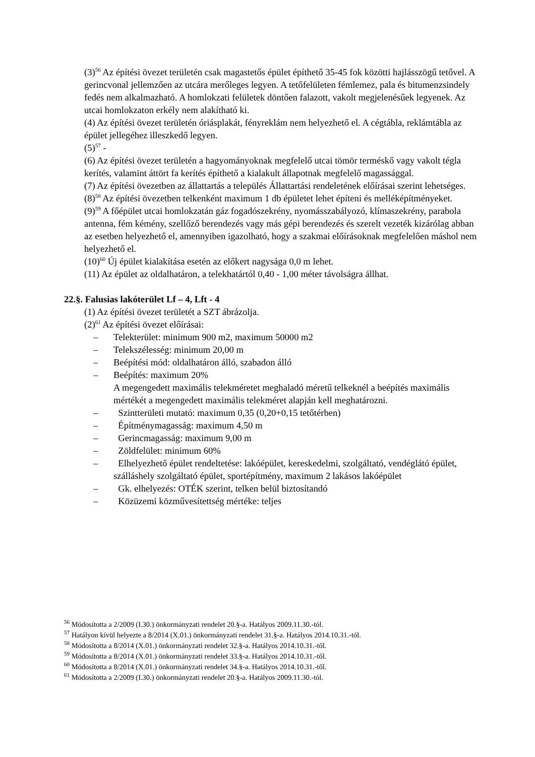(3)<sup>56</sup> Az építési övezet területén csak magastetős épület építhető 35-45 fok közötti hajlásszögű tetővel. A gerincvonal jellemzően az utcára merőleges legyen. A tetőfelületen fémlemez, pala és bitumenzsindely fedés nem alkalmazható. A homlokzati felületek döntően falazott, vakolt megjelenésűek legyenek. Az utcai homlokzaton erkély nem alakítható ki.
(4) Az építési övezet területén óriásplakát, fényreklám nem helyezhető el. A cégtábla, reklámtábla az épület jellegéhez illeszkedő legyen.
(5)<sup>57</sup> -
(6) Az építési övezet területén a hagyományoknak megfelelő utcai tömör terméskő vagy vakolt tégla kerítés, valamint áttört fa kerítés építhető a kialakult állapotnak megfelelő magassággal.
(7) Az építési övezetben az állattartás a település Állattartási rendeletének előírásai szerint lehetséges.
(8)<sup>58</sup> Az építési övezetben telkenként maximum 1 db épületet lehet építeni és melléképítményeket.
(9)<sup>59</sup> A főépület utcai homlokzatán gáz fogadószekrény, nyomásszabályozó, klímaszekrény, parabola antenna, fém kémény, szellőző berendezés vagy más gépi berendezés és szerelt vezeték kizárólag abban az esetben helyezhető el, amennyiben igazolható, hogy a szakmai előírásoknak megfelelően máshol nem helyezhető el.
(10)<sup>60</sup> Új épület kialakítása esetén az előkert nagysága 0,0 m lehet.
(11) Az épület az oldalhatáron, a telekhatártól 0,40 - 1,00 méter távolságra állhat.
22.§. Falusias lakóterület Lf – 4, Lft - 4
(1) Az építési övezet területét a SZT ábrázolja.
(2)<sup>61</sup> Az építési övezet előírásai:
– Telekterület: minimum 900 m2, maximum 50000 m2
– Telekszélesség: minimum 20,00 m
– Beépítési mód: oldalhatáron álló, szabadon álló
– Beépítés: maximum 20%
A megengedett maximális telekméretet meghaladó méretű telkeknél a beépítés maximális mértékét a megengedett maximális telekméret alapján kell meghatározni.
– Szintterületi mutató: maximum 0,35 (0,20+0,15 tetőtérben)
– Építménymagasság: maximum 4,50 m
– Gerincmagasság: maximum 9,00 m
– Zöldfelület: minimum 60%
– Elhelyezhető épület rendeltetése: lakóépület, kereskedelmi, szolgáltató, vendéglátó épület, szálláshely szolgáltató épület, sportépítmény, maximum 2 lakásos lakóépület
– Gk. elhelyezés: OTÉK szerint, telken belül biztosítandó
– Közüzemi közművesítettség mértéke: teljes
<sup>56</sup> Módosította a 2/2009 (I.30.) önkormányzati rendelet 20.§-a. Hatályos 2009.11.30.-tól.
<sup>57</sup> Hatályon kívül helyezte a 8/2014 (X.01.) önkormányzati rendelet 31.§-a. Hatályos 2014.10.31.-tól.
<sup>58</sup> Módosította a 8/2014 (X.01.) önkormányzati rendelet 32.§-a. Hatályos 2014.10.31.-től.
<sup>59</sup> Módosította a 8/2014 (X.01.) önkormányzati rendelet 33.§-a. Hatályos 2014.10.31.-től.
<sup>60</sup> Módosította a 8/2014 (X.01.) önkormányzati rendelet 34.§-a. Hatályos 2014.10.31.-től.
<sup>61</sup> Módosította a 2/2009 (I.30.) önkormányzati rendelet 20.§-a. Hatályos 2009.11.30.-tól.